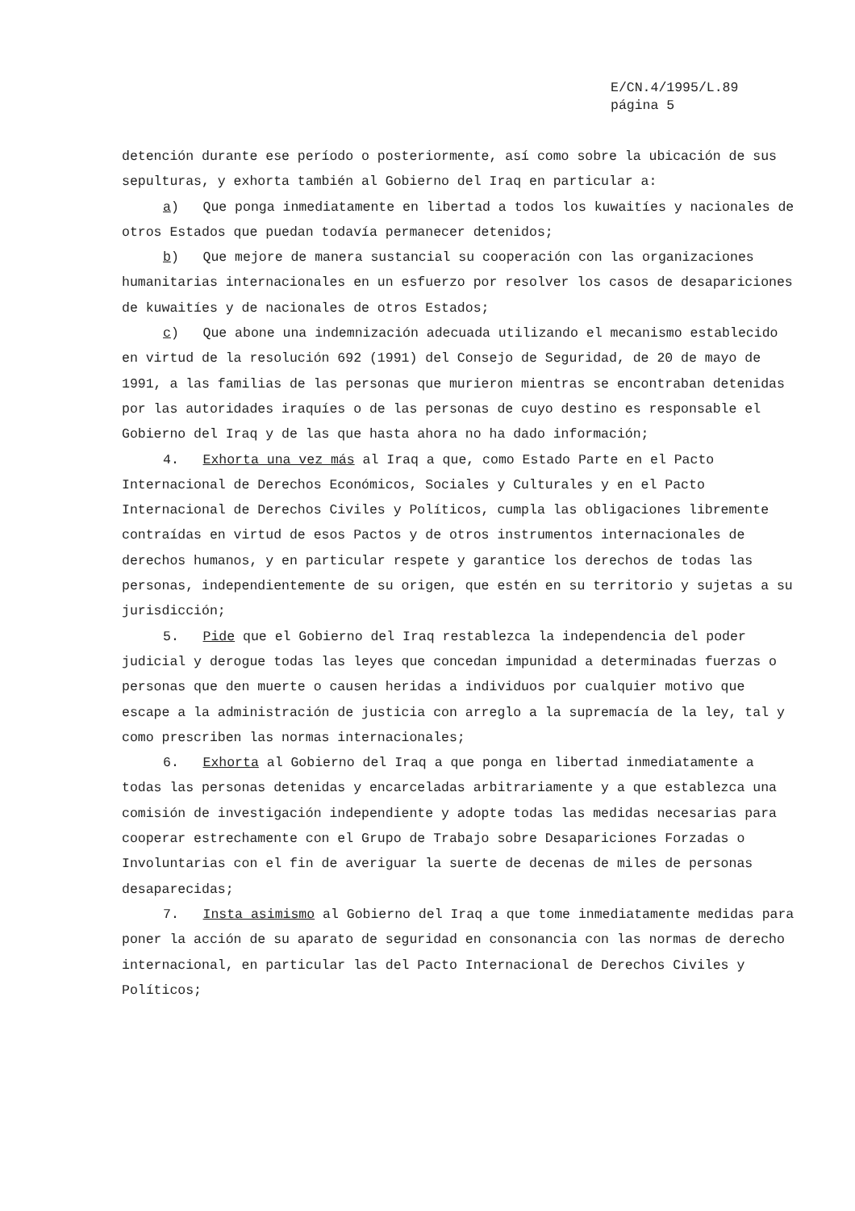E/CN.4/1995/L.89
página 5
detención durante ese período o posteriormente, así como sobre la ubicación de sus sepulturas, y exhorta también al Gobierno del Iraq en particular a:
a) Que ponga inmediatamente en libertad a todos los kuwaitíes y nacionales de otros Estados que puedan todavía permanecer detenidos;
b) Que mejore de manera sustancial su cooperación con las organizaciones humanitarias internacionales en un esfuerzo por resolver los casos de desapariciones de kuwaitíes y de nacionales de otros Estados;
c) Que abone una indemnización adecuada utilizando el mecanismo establecido en virtud de la resolución 692 (1991) del Consejo de Seguridad, de 20 de mayo de 1991, a las familias de las personas que murieron mientras se encontraban detenidas por las autoridades iraquíes o de las personas de cuyo destino es responsable el Gobierno del Iraq y de las que hasta ahora no ha dado información;
4. Exhorta una vez más al Iraq a que, como Estado Parte en el Pacto Internacional de Derechos Económicos, Sociales y Culturales y en el Pacto Internacional de Derechos Civiles y Políticos, cumpla las obligaciones libremente contraídas en virtud de esos Pactos y de otros instrumentos internacionales de derechos humanos, y en particular respete y garantice los derechos de todas las personas, independientemente de su origen, que estén en su territorio y sujetas a su jurisdicción;
5. Pide que el Gobierno del Iraq restablezca la independencia del poder judicial y derogue todas las leyes que concedan impunidad a determinadas fuerzas o personas que den muerte o causen heridas a individuos por cualquier motivo que escape a la administración de justicia con arreglo a la supremacía de la ley, tal y como prescriben las normas internacionales;
6. Exhorta al Gobierno del Iraq a que ponga en libertad inmediatamente a todas las personas detenidas y encarceladas arbitrariamente y a que establezca una comisión de investigación independiente y adopte todas las medidas necesarias para cooperar estrechamente con el Grupo de Trabajo sobre Desapariciones Forzadas o Involuntarias con el fin de averiguar la suerte de decenas de miles de personas desaparecidas;
7. Insta asimismo al Gobierno del Iraq a que tome inmediatamente medidas para poner la acción de su aparato de seguridad en consonancia con las normas de derecho internacional, en particular las del Pacto Internacional de Derechos Civiles y Políticos;